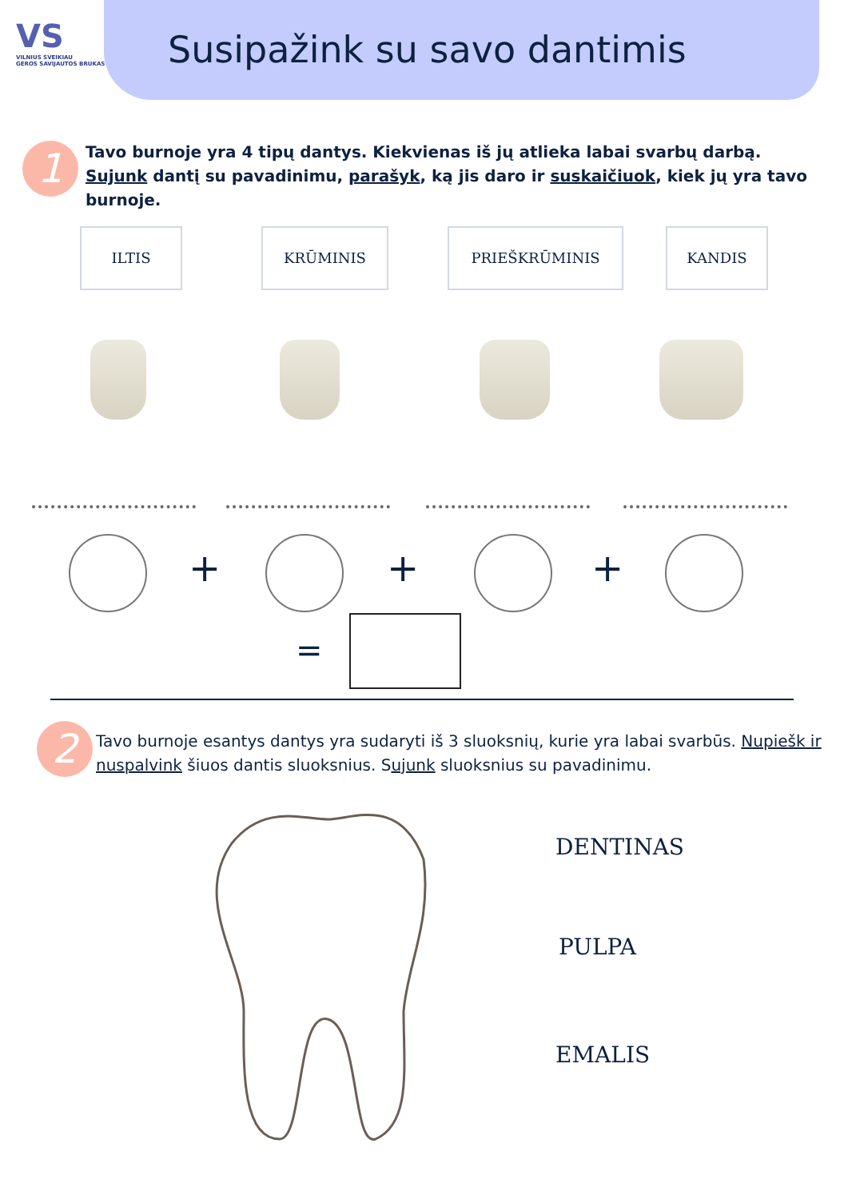VS
VILNIUS SVEIKIAU
GEROS SAVIJAUTOS BRUKAS
Susipažink su savo dantimis
1
Tavo burnoje yra 4 tipų dantys. Kiekvienas iš jų atlieka labai svarbų darbą. Sujunk dantį su pavadinimu, parašyk, ką jis daro ir suskaičiuok, kiek jų yra tavo burnoje.
ILTIS KRŪMINIS PRIEŠKRŪMINIS KANDIS
+ + +
=
2
Tavo burnoje esantys dantys yra sudaryti iš 3 sluoksnių, kurie yra labai svarbūs. Nupiešk ir nuspalvink šiuos dantis sluoksnius. Sujunk sluoksnius su pavadinimu.
DENTINAS
PULPA
EMALIS